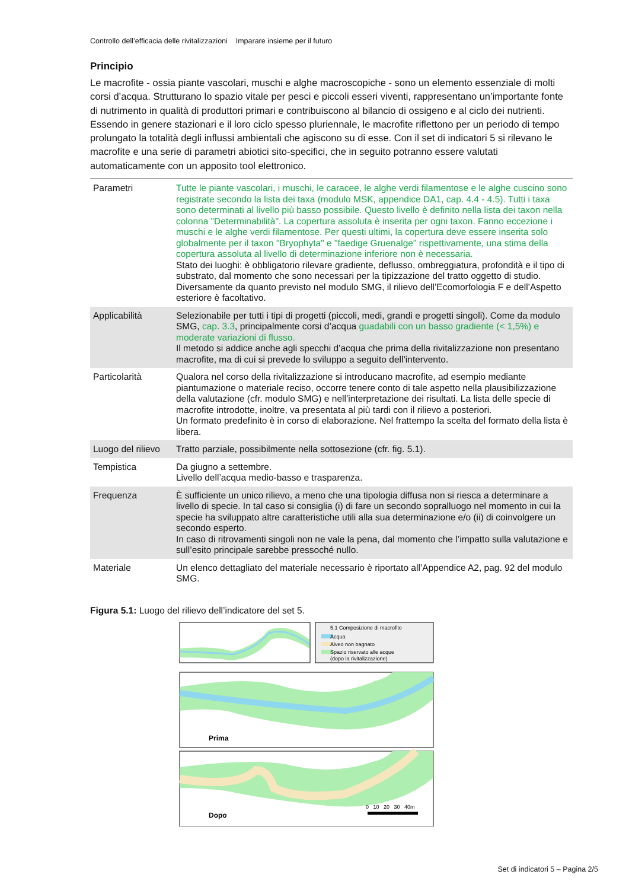Controllo dell’efficacia delle rivitalizzazioni Imparare insieme per il futuro
Principio
Le macrofite - ossia piante vascolari, muschi e alghe macroscopiche - sono un elemento essenziale di molti corsi d’acqua. Strutturano lo spazio vitale per pesci e piccoli esseri viventi, rappresentano un’importante fonte di nutrimento in qualità di produttori primari e contribuiscono al bilancio di ossigeno e al ciclo dei nutrienti. Essendo in genere stazionari e il loro ciclo spesso pluriennale, le macrofite riflettono per un periodo di tempo prolungato la totalità degli influssi ambientali che agiscono su di esse. Con il set di indicatori 5 si rilevano le macrofite e una serie di parametri abiotici sito-specifici, che in seguito potranno essere valutati automaticamente con un apposito tool elettronico.
| Parametri | Tutte le piante vascolari, i muschi, le caracee, le alghe verdi filamentose e le alghe cuscino sono registrate secondo la lista dei taxa (modulo MSK, appendice DA1, cap. 4.4 - 4.5). Tutti i taxa sono determinati al livello più basso possibile. Questo livello è definito nella lista dei taxon nella colonna "Determinabilità". La copertura assoluta è inserita per ogni taxon. Fanno eccezione i muschi e le alghe verdi filamentose. Per questi ultimi, la copertura deve essere inserita solo globalmente per il taxon "Bryophyta" e "faedige Gruenalge" rispettivamente, una stima della copertura assoluta al livello di determinazione inferiore non è necessaria. Stato dei luoghi: è obbligatorio rilevare gradiente, deflusso, ombreggiatura, profondità e il tipo di substrato, dal momento che sono necessari per la tipizzazione del tratto oggetto di studio. Diversamente da quanto previsto nel modulo SMG, il rilievo dell’Ecomorfologia F e dell’Aspetto esteriore è facoltativo. |
| Applicabilità | Selezionabile per tutti i tipi di progetti (piccoli, medi, grandi e progetti singoli). Come da modulo SMG, cap. 3.3 , principalmente corsi d’acqua guadabili con un basso gradiente (< 1,5%) e moderate variazioni di flusso. Il metodo si addice anche agli specchi d’acqua che prima della rivitalizzazione non presentano macrofite, ma di cui si prevede lo sviluppo a seguito dell’intervento. |
| Particolarità | Qualora nel corso della rivitalizzazione si introducano macrofite, ad esempio mediante piantumazione o materiale reciso, occorre tenere conto di tale aspetto nella plausibilizzazione della valutazione (cfr. modulo SMG) e nell’interpretazione dei risultati. La lista delle specie di macrofite introdotte, inoltre, va presentata al più tardi con il rilievo a posteriori. Un formato predefinito è in corso di elaborazione. Nel frattempo la scelta del formato della lista è libera. |
| Luogo del rilievo | Tratto parziale, possibilmente nella sottosezione (cfr. fig. 5.1). |
| Tempistica | Da giugno a settembre. Livello dell’acqua medio-basso e trasparenza. |
| Frequenza | È sufficiente un unico rilievo, a meno che una tipologia diffusa non si riesca a determinare a livello di specie. In tal caso si consiglia (i) di fare un secondo sopralluogo nel momento in cui la specie ha sviluppato altre caratteristiche utili alla sua determinazione e/o (ii) di coinvolgere un secondo esperto. In caso di ritrovamenti singoli non ne vale la pena, dal momento che l’impatto sulla valutazione e sull’esito principale sarebbe pressoché nullo. |
| Materiale | Un elenco dettagliato del materiale necessario è riportato all’Appendice A2, pag. 92 del modulo SMG. |
Figura 5.1: Luogo del rilievo dell’indicatore del set 5.
5.1 Composizione di macrofite
Acqua
Alveo non bagnato
Spazio riservato alle acque
(dopo la rivitalizzazione)
Prima
Dopo
0 10 20 30 40m
Set di indicatori 5 – Pagina 2/5